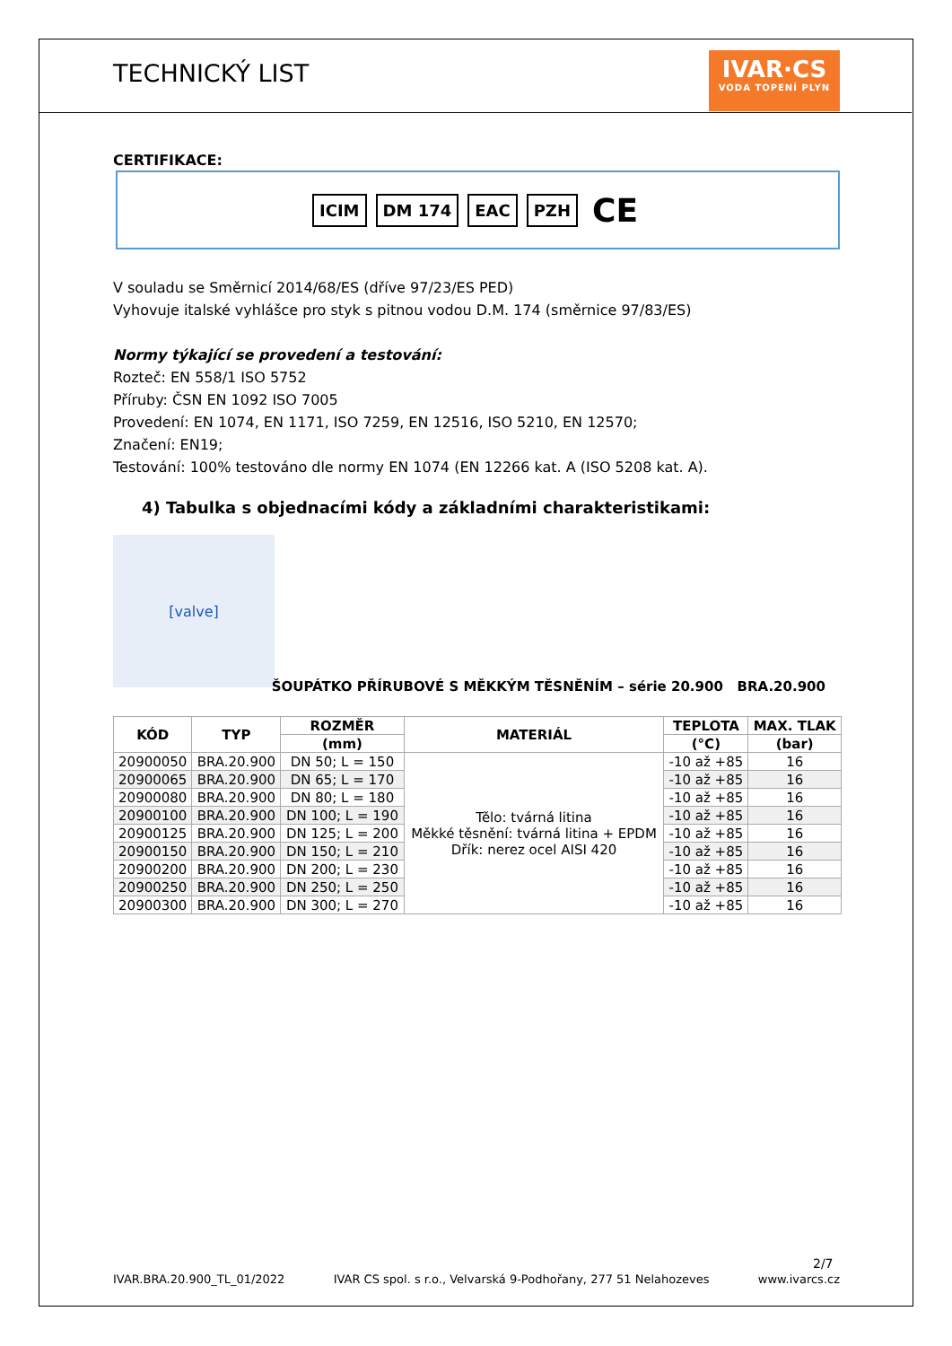TECHNICKÝ LIST
IVAR·CS
VODA TOPENÍ PLYN
CERTIFIKACE:
ICIM DM 174 EAC PZH CE
V souladu se Směrnicí 2014/68/ES (dříve 97/23/ES PED)
Vyhovuje italské vyhlášce pro styk s pitnou vodou D.M. 174 (směrnice 97/83/ES)
Normy týkající se provedení a testování:
Rozteč: EN 558/1 ISO 5752
Příruby: ČSN EN 1092 ISO 7005
Provedení: EN 1074, EN 1171, ISO 7259, EN 12516, ISO 5210, EN 12570;
Značení: EN19;
Testování: 100% testováno dle normy EN 1074 (EN 12266 kat. A (ISO 5208 kat. A).
4) Tabulka s objednacími kódy a základními charakteristikami:
[valve]
ŠOUPÁTKO PŘÍRUBOVÉ S MĚKKÝM TĚSNĚNÍM – série 20.900 BRA.20.900
| KÓD | TYP | ROZMĚR | MATERIÁL | TEPLOTA | MAX. TLAK |
| --- | --- | --- | --- | --- | --- |
| | | (mm) | | (°C) | (bar) |
| 20900050 | BRA.20.900 | DN 50; L = 150 | Tělo: tvárná litina Měkké těsnění: tvárná litina + EPDM Dřík: nerez ocel AISI 420 | -10 až +85 | 16 |
| 20900065 | BRA.20.900 | DN 65; L = 170 | | -10 až +85 | 16 |
| 20900080 | BRA.20.900 | DN 80; L = 180 | | -10 až +85 | 16 |
| 20900100 | BRA.20.900 | DN 100; L = 190 | | -10 až +85 | 16 |
| 20900125 | BRA.20.900 | DN 125; L = 200 | | -10 až +85 | 16 |
| 20900150 | BRA.20.900 | DN 150; L = 210 | | -10 až +85 | 16 |
| 20900200 | BRA.20.900 | DN 200; L = 230 | | -10 až +85 | 16 |
| 20900250 | BRA.20.900 | DN 250; L = 250 | | -10 až +85 | 16 |
| 20900300 | BRA.20.900 | DN 300; L = 270 | | -10 až +85 | 16 |
2/7
IVAR.BRA.20.900_TL_01/2022 IVAR CS spol. s r.o., Velvarská 9-Podhořany, 277 51 Nelahozeves www.ivarcs.cz